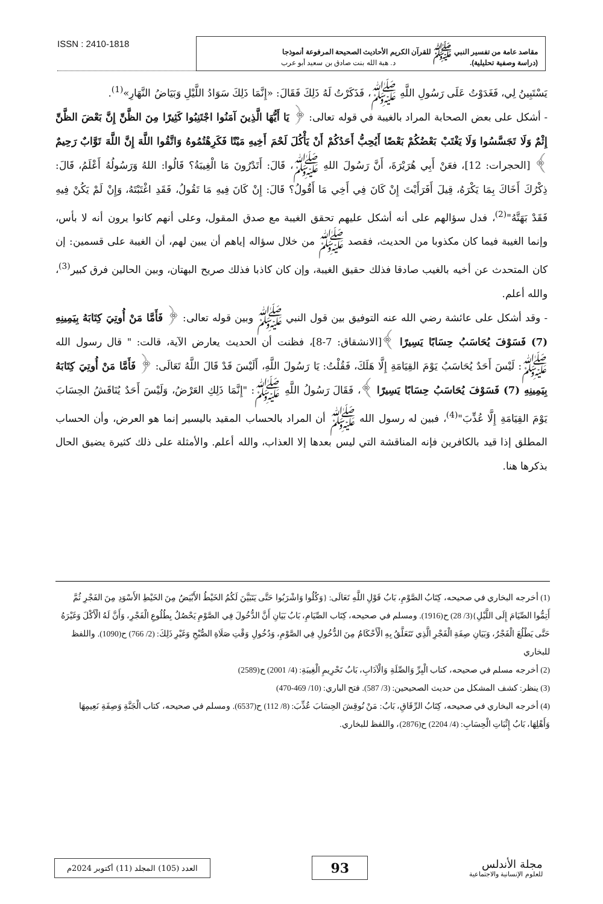ISSN : 2410-1818
مقاصد عامة من تفسير النبي ﷺ للقرآن الكريم الأحاديث الصحيحة المرفوعة أنموذجا
(دراسة وصفية تحليلية). د. هبة الله بنت صادق بن سعيد أبو عرب
يَسْتَبِينُ لِي، فَغَدَوْتُ عَلَى رَسُولِ اللَّهِ ﷺ، فَذَكَرْتُ لَهُ ذَلِكَ فَقَالَ: «إِنَّمَا ذَلِكَ سَوَادُ اللَّيْلِ وَبَيَاضُ النَّهَارِ»<sup>(1)</sup>.
- أشكل على بعض الصحابة المراد بالغيبة في قوله تعالى: ﴿ يَا أَيُّهَا الَّذِينَ آمَنُوا اجْتَنِبُوا كَثِيرًا مِنَ الظَّنِّ إِنَّ بَعْضَ الظَّنِّ إِثْمٌ وَلَا تَجَسَّسُوا وَلَا يَغْتَبْ بَعْضُكُمْ بَعْضًا أَيُحِبُّ أَحَدُكُمْ أَنْ يَأْكُلَ لَحْمَ أَخِيهِ مَيْتًا فَكَرِهْتُمُوهُ وَاتَّقُوا اللَّهَ إِنَّ اللَّهَ تَوَّابٌ رَحِيمٌ ﴾ [الحجرات: 12]، فعَنْ أَبِي هُرَيْرَةَ، أَنَّ رَسُولَ اللهِ ﷺ، قَالَ: أَتَدْرُونَ مَا الْغِيبَةُ؟ قَالُوا: اللهُ وَرَسُولُهُ أَعْلَمُ، قَالَ: ذِكْرُكَ أَخَاكَ بِمَا يَكْرَهُ، قِيلَ أَفَرَأَيْتَ إِنْ كَانَ فِي أَخِي مَا أَقُولُ؟ قَالَ: إِنْ كَانَ فِيهِ مَا تَقُولُ، فَقَدِ اغْتَبْتَهُ، وَإِنْ لَمْ يَكُنْ فِيهِ فَقَدْ بَهَتَّهُ"<sup>(2)</sup>، فدل سؤالهم على أنه أشكل عليهم تحقق الغيبة مع صدق المقول، وعلى أنهم كانوا يرون أنه لا بأس، وإنما الغيبة فيما كان مكذوبا من الحديث، فقصد ﷺ من خلال سؤاله إياهم أن يبين لهم، أن الغيبة على قسمين: إن كان المتحدث عن أخيه بالغيب صادقا فذلك حقيق الغيبة، وإن كان كاذبا فذلك صريح البهتان، وبين الحالين فرق كبير<sup>(3)</sup>، والله أعلم.
- وقد أشكل على عائشة رضي الله عنه التوفيق بين قول النبي ﷺ وبين قوله تعالى: ﴿ فَأَمَّا مَنْ أُوتِيَ كِتَابَهُ بِيَمِينِهِ (7) فَسَوْفَ يُحَاسَبُ حِسَابًا يَسِيرًا ﴾[الانشقاق: 7-8]، فظنت أن الحديث يعارض الآية، قالت: " قال رسول الله ﷺ: لَيْسَ أَحَدٌ يُحَاسَبُ يَوْمَ القِيَامَةِ إِلَّا هَلَكَ، فَقُلْتُ: يَا رَسُولَ اللَّهِ، أَلَيْسَ قَدْ قَالَ اللَّهُ تَعَالَى: ﴿ فَأَمَّا مَنْ أُوتِيَ كِتَابَهُ بِيَمِينِهِ (7) فَسَوْفَ يُحَاسَبُ حِسَابًا يَسِيرًا ﴾، فَقَالَ رَسُولُ اللَّهِ ﷺ: "إِنَّمَا ذَلِكِ العَرْضُ، وَلَيْسَ أَحَدٌ يُنَاقَشُ الحِسَابَ يَوْمَ القِيَامَةِ إِلَّا عُذِّبَ"<sup>(4)</sup>، فبين له رسول الله ﷺ أن المراد بالحساب المقيد باليسير إنما هو العرض، وأن الحساب المطلق إذا قيد بالكافرين فإنه المناقشة التي ليس بعدها إلا العذاب، والله أعلم. والأمثلة على ذلك كثيرة يضيق الحال بذكرها هنا.
(1) أخرجه البخاري في صحيحه، كِتَابُ الصَّوْمِ، بَابُ قَوْلِ اللَّهِ تَعَالَى: {وَكُلُوا وَاشْرَبُوا حَتَّى يَتَبَيَّنَ لَكُمُ الخَيْطُ الأَبْيَضُ مِنَ الخَيْطِ الأَسْوَدِ مِنَ الفَجْرِ ثُمَّ أَتِمُّوا الصِّيَامَ إِلَى اللَّيْلِ}(3/ 28) ح(1916). ومسلم في صحيحه، كِتَاب الصِّيَامِ، بَابُ بَيَانِ أَنَّ الدُّخُولَ فِي الصَّوْمِ يَحْصُلُ بِطُلُوعِ الْفَجْرِ، وَأَنَّ لَهُ الْأَكْلَ وَغَيْرَهُ حَتَّى يَطْلُعَ الْفَجْرُ، وَبَيَانِ صِفَةِ الْفَجْرِ الَّذِي تَتَعَلَّقُ بِهِ الْأَحْكَامُ مِنَ الدُّخُولِ فِي الصَّوْمِ، وَدُخُولِ وَقْتِ صَلَاةِ الصُّبْحِ وَغَيْرِ ذَلِكَ: (2/ 766) ح(1090). واللفظ للبخاري
(2) أخرجه مسلم في صحيحه، كتاب الْبِرِّ وَالصِّلَةِ وَالْآدَابِ، بَابُ تَحْرِيمِ الْغِيبَةِ: (4/ 2001) ح(2589)
(3) ينظر: كشف المشكل من حديث الصحيحين: (3/ 587). فتح الباري: (10/ 469-470)
(4) أخرجه البخاري في صحيحه، كِتَابُ الرِّقَاقِ، بَابٌ: مَنْ نُوقِشَ الحِسَابَ عُذِّبَ: (8/ 112) ح(6537). ومسلم في صحيحه، كتاب الْجَنَّةِ وَصِفَةِ نَعِيمِهَا وَأَهْلِهَا، بَابُ إِثْبَاتِ الْحِسَابِ: (4/ 2204) ح(2876)، واللفظ للبخاري.
العدد (105) المجلد (11) أكتوبر 2024م
93
مجلة الأندلس
للعلوم الإنسانية والاجتماعية